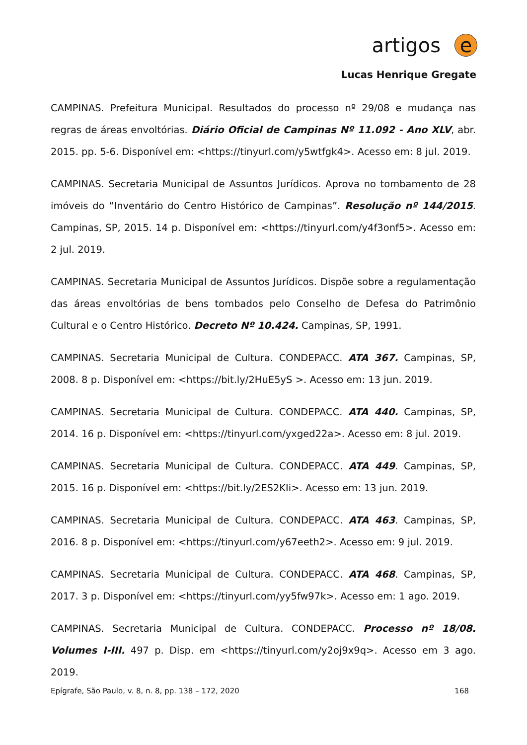artigos e
Lucas Henrique Gregate
CAMPINAS. Prefeitura Municipal. Resultados do processo nº 29/08 e mudança nas regras de áreas envoltórias. Diário Oficial de Campinas Nº 11.092 - Ano XLV, abr. 2015. pp. 5-6. Disponível em: <https://tinyurl.com/y5wtfgk4>. Acesso em: 8 jul. 2019.
CAMPINAS. Secretaria Municipal de Assuntos Jurídicos. Aprova no tombamento de 28 imóveis do “Inventário do Centro Histórico de Campinas”. Resolução nº 144/2015. Campinas, SP, 2015. 14 p. Disponível em: <https://tinyurl.com/y4f3onf5>. Acesso em: 2 jul. 2019.
CAMPINAS. Secretaria Municipal de Assuntos Jurídicos. Dispõe sobre a regulamentação das áreas envoltórias de bens tombados pelo Conselho de Defesa do Patrimônio Cultural e o Centro Histórico. Decreto Nº 10.424. Campinas, SP, 1991.
CAMPINAS. Secretaria Municipal de Cultura. CONDEPACC. ATA 367. Campinas, SP, 2008. 8 p. Disponível em: <https://bit.ly/2HuE5yS >. Acesso em: 13 jun. 2019.
CAMPINAS. Secretaria Municipal de Cultura. CONDEPACC. ATA 440. Campinas, SP, 2014. 16 p. Disponível em: <https://tinyurl.com/yxged22a>. Acesso em: 8 jul. 2019.
CAMPINAS. Secretaria Municipal de Cultura. CONDEPACC. ATA 449. Campinas, SP, 2015. 16 p. Disponível em: <https://bit.ly/2ES2KIi>. Acesso em: 13 jun. 2019.
CAMPINAS. Secretaria Municipal de Cultura. CONDEPACC. ATA 463. Campinas, SP, 2016. 8 p. Disponível em: <https://tinyurl.com/y67eeth2>. Acesso em: 9 jul. 2019.
CAMPINAS. Secretaria Municipal de Cultura. CONDEPACC. ATA 468. Campinas, SP, 2017. 3 p. Disponível em: <https://tinyurl.com/yy5fw97k>. Acesso em: 1 ago. 2019.
CAMPINAS. Secretaria Municipal de Cultura. CONDEPACC. Processo nº 18/08. Volumes I-III. 497 p. Disp. em <https://tinyurl.com/y2oj9x9q>. Acesso em 3 ago. 2019.
Epígrafe, São Paulo, v. 8, n. 8, pp. 138 – 172, 2020 168